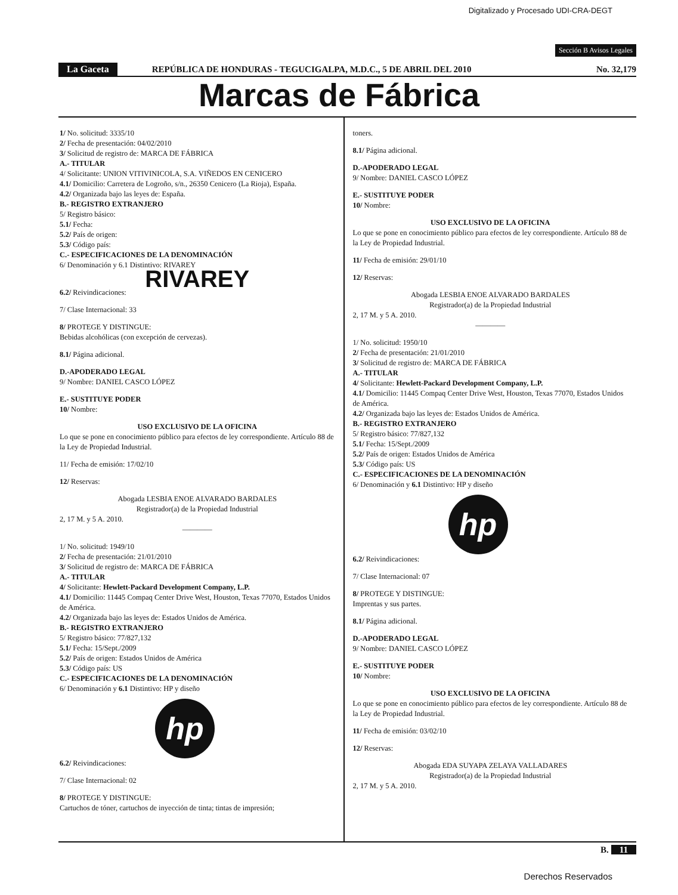Digitalizado y Procesado UDI-CRA-DEGT
Sección B Avisos Legales
La Gaceta REPÚBLICA DE HONDURAS - TEGUCIGALPA, M.D.C., 5 DE ABRIL DEL 2010 No. 32,179
Marcas de Fábrica
1/ No. solicitud: 3335/10
2/ Fecha de presentación: 04/02/2010
3/ Solicitud de registro de: MARCA DE FÁBRICA
A.- TITULAR
4/ Solicitante: UNION VITIVINICOLA, S.A. VIÑEDOS EN CENICERO
4.1/ Domicilio: Carretera de Logroño, s/n., 26350 Cenicero (La Rioja), España.
4.2/ Organizada bajo las leyes de: España.
B.- REGISTRO EXTRANJERO
5/ Registro básico:
5.1/ Fecha:
5.2/ País de origen:
5.3/ Código país:
C.- ESPECIFICACIONES DE LA DENOMINACIÓN
6/ Denominación y 6.1 Distintivo: RIVAREY
RIVAREY
6.2/ Reivindicaciones:
7/ Clase Internacional: 33
8/ PROTEGE Y DISTINGUE:
Bebidas alcohólicas (con excepción de cervezas).
8.1/ Página adicional.
D.-APODERADO LEGAL
9/ Nombre: DANIEL CASCO LÓPEZ
E.- SUSTITUYE PODER
10/ Nombre:
USO EXCLUSIVO DE LA OFICINA
Lo que se pone en conocimiento público para efectos de ley correspondiente. Artículo 88 de la Ley de Propiedad Industrial.
11/ Fecha de emisión: 17/02/10
12/ Reservas:
Abogada LESBIA ENOE ALVARADO BARDALES
Registrador(a) de la Propiedad Industrial
2, 17 M. y 5 A. 2010.
————
1/ No. solicitud: 1949/10
2/ Fecha de presentación: 21/01/2010
3/ Solicitud de registro de: MARCA DE FÁBRICA
A.- TITULAR
4/ Solicitante: Hewlett-Packard Development Company, L.P.
4.1/ Domicilio: 11445 Compaq Center Drive West, Houston, Texas 77070, Estados Unidos de América.
4.2/ Organizada bajo las leyes de: Estados Unidos de América.
B.- REGISTRO EXTRANJERO
5/ Registro básico: 77/827,132
5.1/ Fecha: 15/Sept./2009
5.2/ País de origen: Estados Unidos de América
5.3/ Código país: US
C.- ESPECIFICACIONES DE LA DENOMINACIÓN
6/ Denominación y 6.1 Distintivo: HP y diseño
hp
6.2/ Reivindicaciones:
7/ Clase Internacional: 02
8/ PROTEGE Y DISTINGUE:
Cartuchos de tóner, cartuchos de inyección de tinta; tintas de impresión;
toners.
8.1/ Página adicional.
D.-APODERADO LEGAL
9/ Nombre: DANIEL CASCO LÓPEZ
E.- SUSTITUYE PODER
10/ Nombre:
USO EXCLUSIVO DE LA OFICINA
Lo que se pone en conocimiento público para efectos de ley correspondiente. Artículo 88 de la Ley de Propiedad Industrial.
11/ Fecha de emisión: 29/01/10
12/ Reservas:
Abogada LESBIA ENOE ALVARADO BARDALES
Registrador(a) de la Propiedad Industrial
2, 17 M. y 5 A. 2010.
————
1/ No. solicitud: 1950/10
2/ Fecha de presentación: 21/01/2010
3/ Solicitud de registro de: MARCA DE FÁBRICA
A.- TITULAR
4/ Solicitante: Hewlett-Packard Development Company, L.P.
4.1/ Domicilio: 11445 Compaq Center Drive West, Houston, Texas 77070, Estados Unidos de América.
4.2/ Organizada bajo las leyes de: Estados Unidos de América.
B.- REGISTRO EXTRANJERO
5/ Registro básico: 77/827,132
5.1/ Fecha: 15/Sept./2009
5.2/ País de origen: Estados Unidos de América
5.3/ Código país: US
C.- ESPECIFICACIONES DE LA DENOMINACIÓN
6/ Denominación y 6.1 Distintivo: HP y diseño
hp
6.2/ Reivindicaciones:
7/ Clase Internacional: 07
8/ PROTEGE Y DISTINGUE:
Imprentas y sus partes.
8.1/ Página adicional.
D.-APODERADO LEGAL
9/ Nombre: DANIEL CASCO LÓPEZ
E.- SUSTITUYE PODER
10/ Nombre:
USO EXCLUSIVO DE LA OFICINA
Lo que se pone en conocimiento público para efectos de ley correspondiente. Artículo 88 de la Ley de Propiedad Industrial.
11/ Fecha de emisión: 03/02/10
12/ Reservas:
Abogada EDA SUYAPA ZELAYA VALLADARES
Registrador(a) de la Propiedad Industrial
2, 17 M. y 5 A. 2010.
B. 11
Derechos Reservados